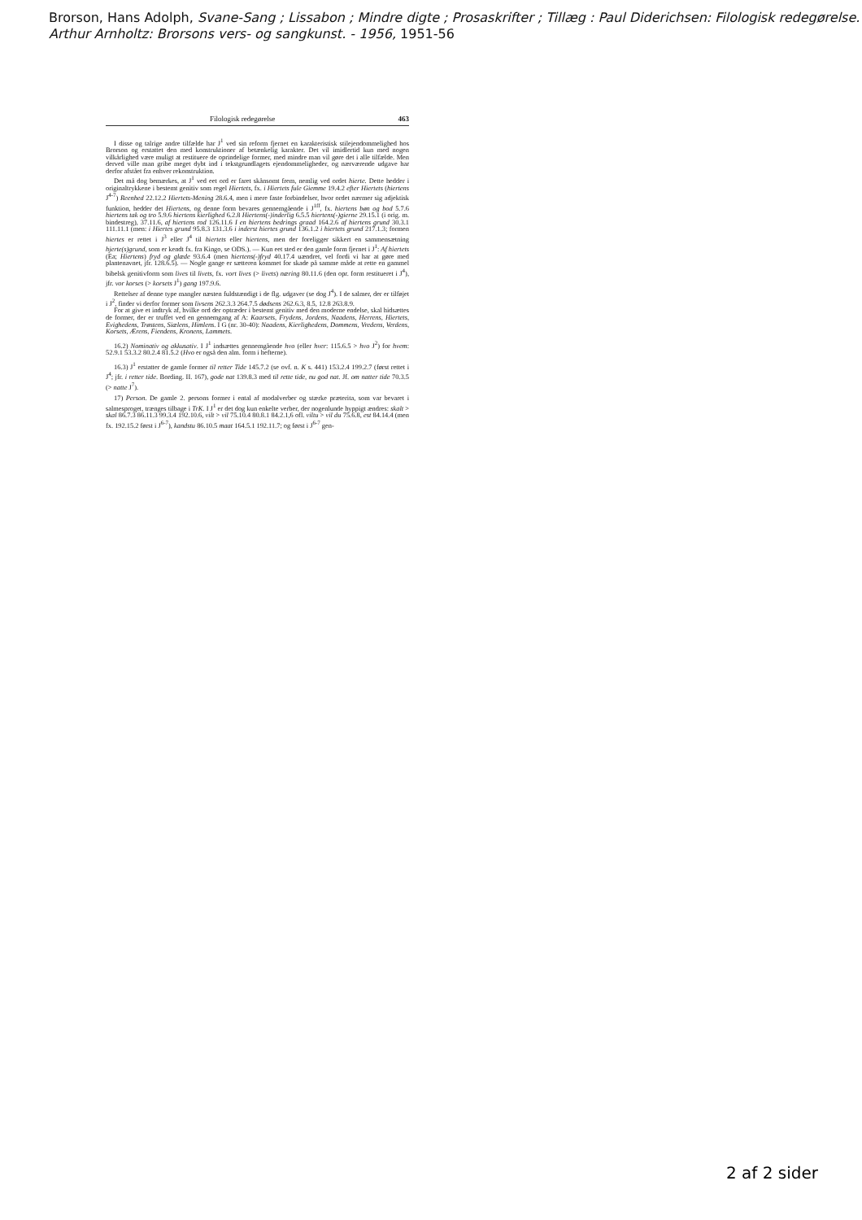Brorson, Hans Adolph, Svane-Sang ; Lissabon ; Mindre digte ; Prosaskrifter ; Tillæg : Paul Diderichsen: Filologisk redegørelse. Arthur Arnholtz: Brorsons vers- og sangkunst. - 1956, 1951-56
Filologisk redegørelse 463
I disse og talrige andre tilfælde har J<sup>1</sup> ved sin reform fjernet en karakteristisk stilejendommelighed hos Brorson og erstattet den med konstruktioner af betænkelig karakter. Det vil imidlertid kun med nogen vilkårlighed være muligt at restituere de oprindelige former, med mindre man vil gøre det i alle tilfælde. Men derved ville man gribe meget dybt ind i tekstgrundlagets ejendommeligheder, og nærværende udgave har derfor afstået fra enhver rekonstruktion.
Det må dog bemærkes, at J<sup>1</sup> ved eet ord er faret skånsomt frem, nemlig ved ordet hierte. Dette hedder i originaltrykkene i bestemt genitiv som regel Hiertets, fx. i Hiertets fule Giemme 19.4.2 efter Hiertets (hiertens J<sup>4-7</sup>) Reenhed 22.12.2 Hiertets-Mening 28.6.4, men i mere faste forbindelser, hvor ordet nærmer sig adjektisk funktion, hedder det Hiertens, og denne form bevares gennemgående i J<sup>1ff</sup>, fx. hiertens bøn og bod 5.7.6 hiertens tak og tro 5.9.6 hiertens kierlighed 6.2.8 Hiertens(-)inderlig 6.5.5 hiertens(-)gierne 29.15.1 (i orig. m. bindestreg), 37.11.6, af hiertens rod 126.11.6 I en hiertens bedrings graad 164.2.6 af hiertens grund 30.3.1 111.11.1 (men: i Hiertes grund 95.8.3 131.3.6 i inderst hiertes grund 136.1.2 i hiertets grund 217.1.3; formen hiertes er rettet i J<sup>3</sup> eller J<sup>4</sup> til hiertets eller hiertens, men der foreligger sikkert en sammensætning hjerte(s)grund, som er kendt fx. fra Kingo, se ODS.). — Kun eet sted er den gamle form fjernet i J<sup>1</sup>: Af hiertets (Ea; Hiertens) fryd og glæde 93.6.4 (men hiertens(-)fryd 40.17.4 uændret, vel fordi vi har at gøre med plantenavnet, jfr. 128.6.5). — Nogle gange er sætteren kommet for skade på samme måde at rette en gammel bibelsk genitivform som lives til livets, fx. vort lives (> livets) næring 80.11.6 (den opr. form restitueret i J<sup>4</sup>), jfr. vor korses (> korsets J<sup>1</sup>) gang 197.9.6.
Rettelser af denne type mangler næsten fuldstændigt i de flg. udgaver (se dog J<sup>4</sup>). I de salmer, der er tilføjet i J<sup>2</sup>, finder vi derfor former som livsens 262.3.3 264.7.5 dødsens 262.6.3, 8.5, 12.8 263.8.9.
For at give et indtryk af, hvilke ord der optræder i bestemt genitiv med den moderne endelse, skal hidsættes de former, der er truffet ved en gennemgang af A: Kaarsets, Frydens, Jordens, Naadens, Herrens, Hiertets, Evighedens, Trøstens, Siælens, Himlens. I G (nr. 30-40): Naadens, Kierlighedens, Dommens, Vredens, Verdens, Korsets, Ærens, Fiendens, Kronens, Lammets.
16.2) Nominativ og akkusativ. I J<sup>1</sup> indsættes gennemgående hvo (eller hver: 115.6.5 > hvo J<sup>2</sup>) for hvem: 52.9.1 53.3.2 80.2.4 81.5.2 (Hvo er også den alm. form i hefterne).
16.3) J<sup>1</sup> erstatter de gamle former til retter Tide 145.7.2 (se ovf. n. K s. 441) 153.2.4 199.2.7 (først rettet i J<sup>4</sup>; jfr. i retter tide. Bording. II. 167), gode nat 139.8.3 med til rette tide, nu god nat. Jf. om natter tide 70.3.5 (> natte J<sup>7</sup>).
17) Person. De gamle 2. persons former i ental af modalverber og stærke præterita, som var bevaret i salmesproget, trænges tilbage i TrK. I J<sup>1</sup> er det dog kun enkelte verber, der nogenlunde hyppigt ændres: skalt > skal 86.7.3 86.11.3 99.3.4 192.10.6, vilt > vil 75.10.4 80.8.1 84.2.1,6 ofl. viltu > vil du 75.6.8, est 84.14.4 (men fx. 192.15.2 først i J<sup>6-7</sup>), kandstu 86.10.5 maat 164.5.1 192.11.7; og først i J<sup>6-7</sup> gen-
2 af 2 sider